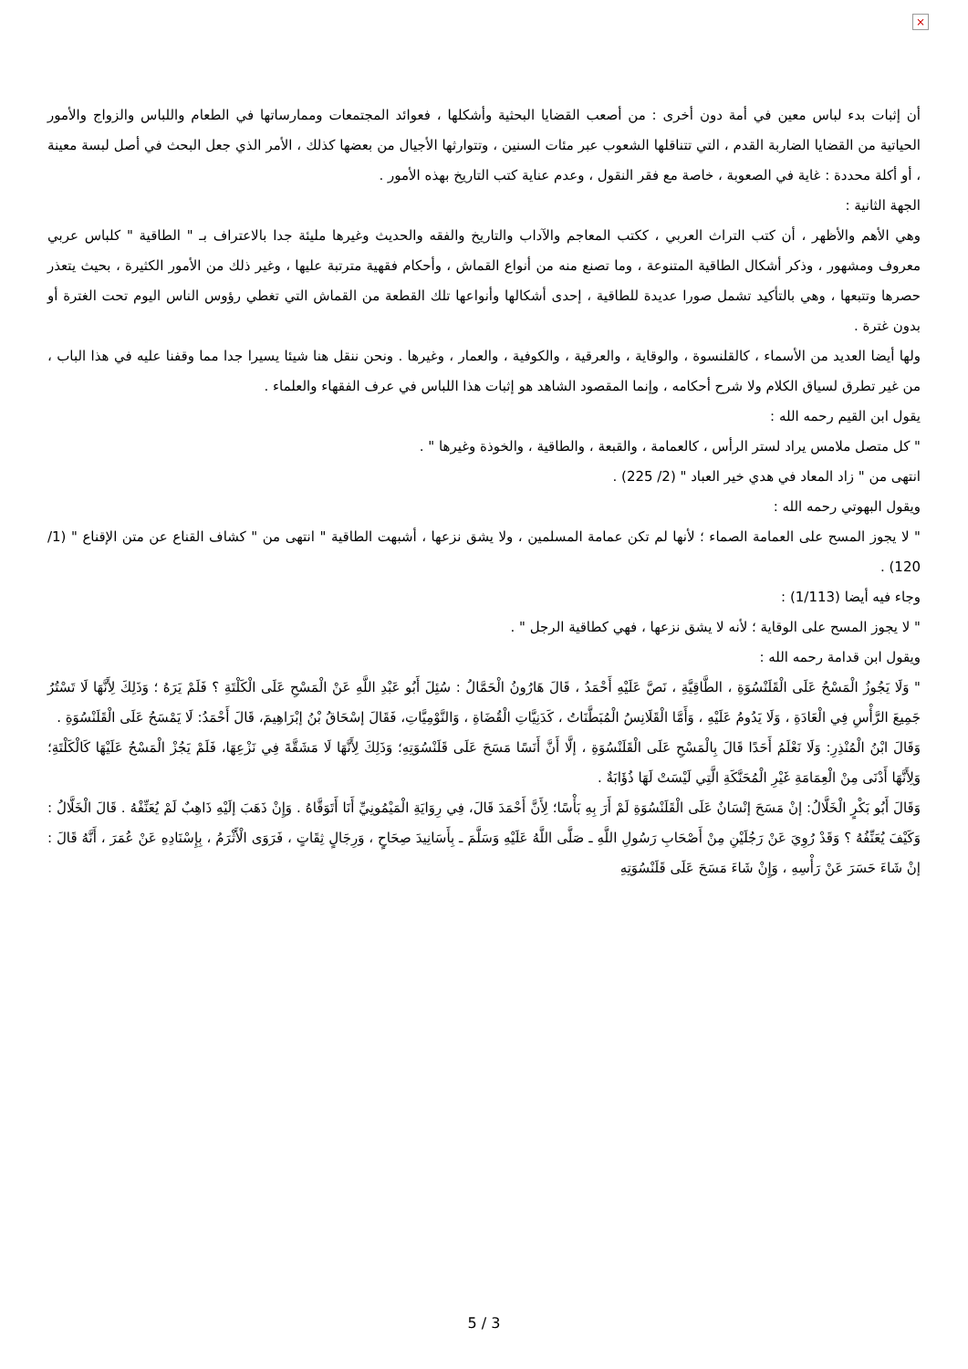×
أن إثبات بدء لباس معين في أمة دون أخرى : من أصعب القضايا البحثية وأشكلها ، فعوائد المجتمعات وممارساتها في الطعام واللباس والزواج والأمور الحياتية من القضايا الضاربة القدم ، التي تتناقلها الشعوب عبر مئات السنين ، وتتوارثها الأجيال من بعضها كذلك ، الأمر الذي جعل البحث في أصل لبسة معينة ، أو أكلة محددة : غاية في الصعوبة ، خاصة مع فقر النقول ، وعدم عناية كتب التاريخ بهذه الأمور .
الجهة الثانية :
وهي الأهم والأظهر ، أن كتب التراث العربي ، ككتب المعاجم والآداب والتاريخ والفقه والحديث وغيرها مليئة جدا بالاعتراف بـ " الطاقية " كلباس عربي معروف ومشهور ، وذكر أشكال الطاقية المتنوعة ، وما تصنع منه من أنواع القماش ، وأحكام فقهية مترتبة عليها ، وغير ذلك من الأمور الكثيرة ، بحيث يتعذر حصرها وتتبعها ، وهي بالتأكيد تشمل صورا عديدة للطاقية ، إحدى أشكالها وأنواعها تلك القطعة من القماش التي تغطي رؤوس الناس اليوم تحت الغترة أو بدون غترة .
ولها أيضا العديد من الأسماء ، كالقلنسوة ، والوقاية ، والعرقية ، والكوفية ، والعمار ، وغيرها . ونحن ننقل هنا شيئا يسيرا جدا مما وقفنا عليه في هذا الباب ، من غير تطرق لسياق الكلام ولا شرح أحكامه ، وإنما المقصود الشاهد هو إثبات هذا اللباس في عرف الفقهاء والعلماء .
يقول ابن القيم رحمه الله :
" كل متصل ملامس يراد لستر الرأس ، كالعمامة ، والقبعة ، والطاقية ، والخوذة وغيرها " .
انتهى من " زاد المعاد في هدي خير العباد " (2/ 225) .
ويقول البهوتي رحمه الله :
" لا يجوز المسح على العمامة الصماء ؛ لأنها لم تكن عمامة المسلمين ، ولا يشق نزعها ، أشبهت الطاقية " انتهى من " كشاف القناع عن متن الإقناع " (1/ 120) .
وجاء فيه أيضا (1/113) :
" لا يجوز المسح على الوقاية ؛ لأنه لا يشق نزعها ، فهي كطاقية الرجل " .
ويقول ابن قدامة رحمه الله :
" وَلَا يَجُوزُ الْمَسْحُ عَلَى الْقَلَنْسُوَةِ ، الطَّاقِيَّةِ ، نَصَّ عَلَيْهِ أَحْمَدُ ، قَالَ هَارُونُ الْحَمَّالُ : سُئِلَ أَبُو عَبْدِ اللَّهِ عَنْ الْمَسْحِ عَلَى الْكَلْتَةِ ؟ فَلَمْ يَرَهُ ؛ وَذَلِكَ لِأَنَّهَا لَا تَسْتُرُ جَمِيعَ الرَّأْسِ فِي الْعَادَةِ ، وَلَا يَدُومُ عَلَيْهِ ، وَأَمَّا الْقَلَانِسُ الْمُبَطَّنَاتُ ، كَدَنِيَّاتِ الْقُضَاةِ ، وَالنَّوْمِيَّاتِ، فَقَالَ إسْحَاقُ بْنُ إبْرَاهِيمَ، قَالَ أَحْمَدُ: لَا يَمْسَحُ عَلَى الْقَلَنْسُوَةِ .
وَقَالَ ابْنُ الْمُنْذِرِ: وَلَا نَعْلَمُ أَحَدًا قَالَ بِالْمَسْحِ عَلَى الْقَلَنْسُوَةِ ، إلَّا أَنَّ أَنَسًا مَسَحَ عَلَى قَلَنْسُوَتِهِ؛ وَذَلِكَ لِأَنَّهَا لَا مَشَقَّةَ فِي نَزْعِهَا، فَلَمْ يَجُزْ الْمَسْحُ عَلَيْهَا كَالْكَلْتَةِ؛ وَلِأَنَّهَا أَدْنَى مِنْ الْعِمَامَةِ غَيْرِ الْمُحَنَّكَةِ الَّتِي لَيْسَتْ لَهَا ذُؤَابَةٌ .
وَقَالَ أَبُو بَكْرٍ الْخَلَّالُ: إنْ مَسَحَ إنْسَانٌ عَلَى الْقَلَنْسُوَةِ لَمْ أَرَ بِهِ بَأْسًا؛ لِأَنَّ أَحْمَدَ قَالَ، فِي رِوَايَةِ الْمَيْمُونِيِّ أَنَا أَتَوَقَّاهُ . وَإِنْ ذَهَبَ إلَيْهِ ذَاهِبٌ لَمْ يُعَنِّفْهُ . قَالَ الْخَلَّالُ : وَكَيْفَ يُعَنِّفُهُ ؟ وَقَدْ رُوِيَ عَنْ رَجُلَيْنِ مِنْ أَصْحَابِ رَسُولِ اللَّهِ ـ صَلَّى اللَّهُ عَلَيْهِ وَسَلَّمَ ـ بِأَسَانِيدَ صِحَاحٍ ، وَرِجَالٍ ثِقَاتٍ ، فَرَوَى الْأَثْرَمُ ، بِإِسْنَادِهِ عَنْ عُمَرَ ، أَنَّهُ قَالَ : إنْ شَاءَ حَسَرَ عَنْ رَأْسِهِ ، وَإِنْ شَاءَ مَسَحَ عَلَى قَلَنْسُوَتِهِ
5 / 3